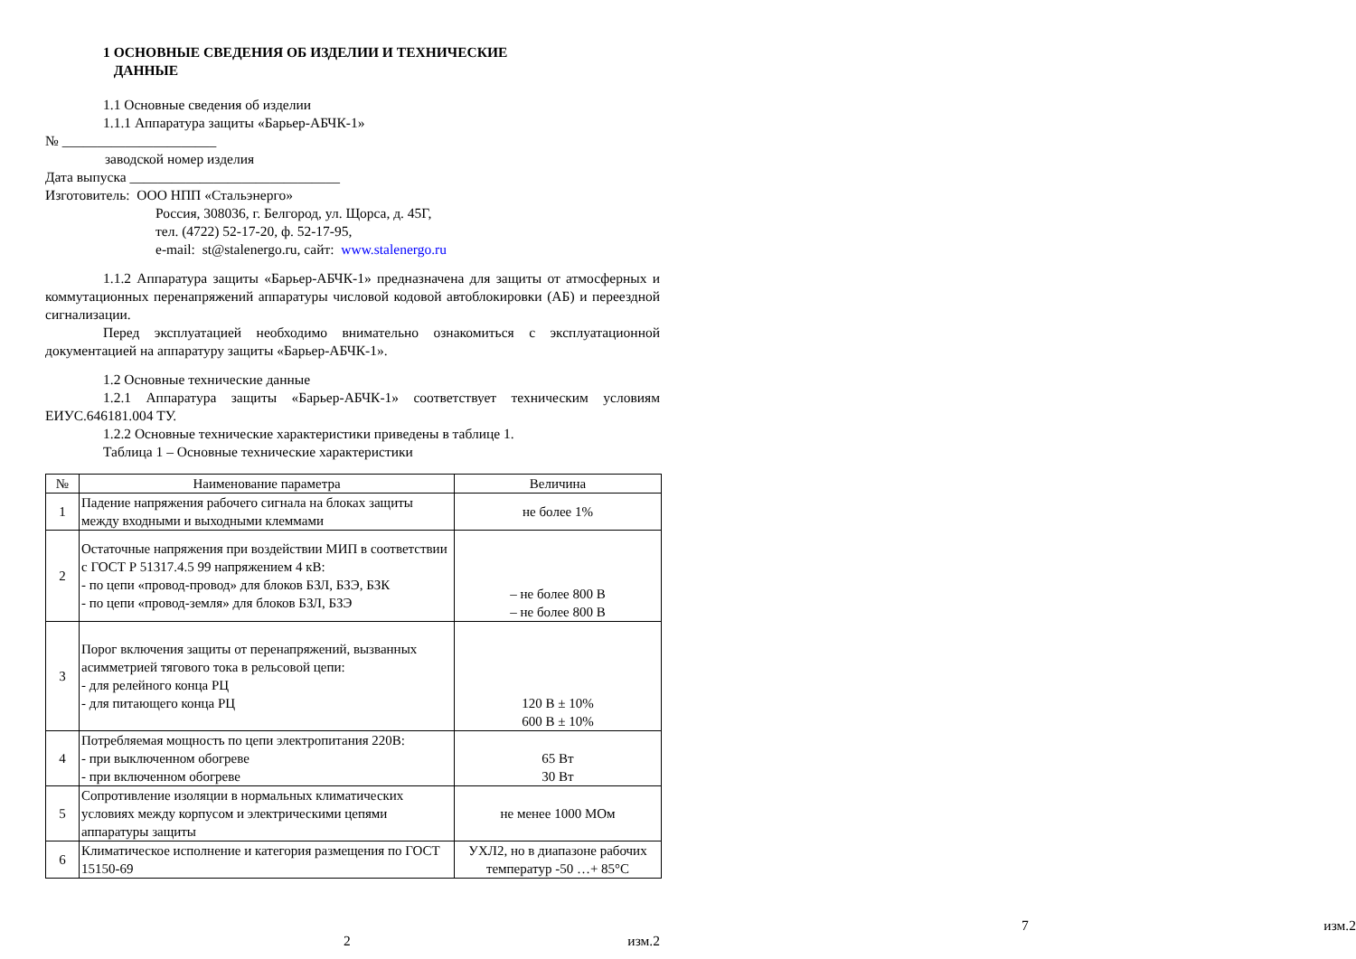1 ОСНОВНЫЕ СВЕДЕНИЯ ОБ ИЗДЕЛИИ И ТЕХНИЧЕСКИЕ
ДАННЫЕ
1.1 Основные сведения об изделии
1.1.1 Аппаратура защиты «Барьер-АБЧК-1»
№ ______________________
заводской номер изделия
Дата выпуска ______________________________
Изготовитель: ООО НПП «Стальэнерго»
Россия, 308036, г. Белгород, ул. Щорса, д. 45Г,
тел. (4722) 52-17-20, ф. 52-17-95,
e-mail: st@stalenergo.ru, сайт: www.stalenergo.ru
1.1.2 Аппаратура защиты «Барьер-АБЧК-1» предназначена для защиты от атмосферных и коммутационных перенапряжений аппаратуры числовой кодовой автоблокировки (АБ) и переездной сигнализации.
Перед эксплуатацией необходимо внимательно ознакомиться с эксплуатационной документацией на аппаратуру защиты «Барьер-АБЧК-1».
1.2 Основные технические данные
1.2.1 Аппаратура защиты «Барьер-АБЧК-1» соответствует техническим условиям ЕИУС.646181.004 ТУ.
1.2.2 Основные технические характеристики приведены в таблице 1.
Таблица 1 – Основные технические характеристики
| № | Наименование параметра | Величина |
| --- | --- | --- |
| 1 | Падение напряжения рабочего сигнала на блоках защиты между входными и выходными клеммами | не более 1% |
| 2 | Остаточные напряжения при воздействии МИП в соответствии с ГОСТ Р 51317.4.5 99 напряжением 4 кВ: - по цепи «провод-провод» для блоков БЗЛ, БЗЭ, БЗК - по цепи «провод-земля» для блоков БЗЛ, БЗЭ | – не более 800 В – не более 800 В |
| 3 | Порог включения защиты от перенапряжений, вызванных асимметрией тягового тока в рельсовой цепи: - для релейного конца РЦ - для питающего конца РЦ | 120 В ± 10% 600 В ± 10% |
| 4 | Потребляемая мощность по цепи электропитания 220В: - при выключенном обогреве - при включенном обогреве | 65 Вт 30 Вт |
| 5 | Сопротивление изоляции в нормальных климатических условиях между корпусом и электрическими цепями аппаратуры защиты | не менее 1000 МОм |
| 6 | Климатическое исполнение и категория размещения по ГОСТ 15150-69 | УХЛ2, но в диапазоне рабочих температур -50 …+ 85°С |
2 изм.2
7 изм.2